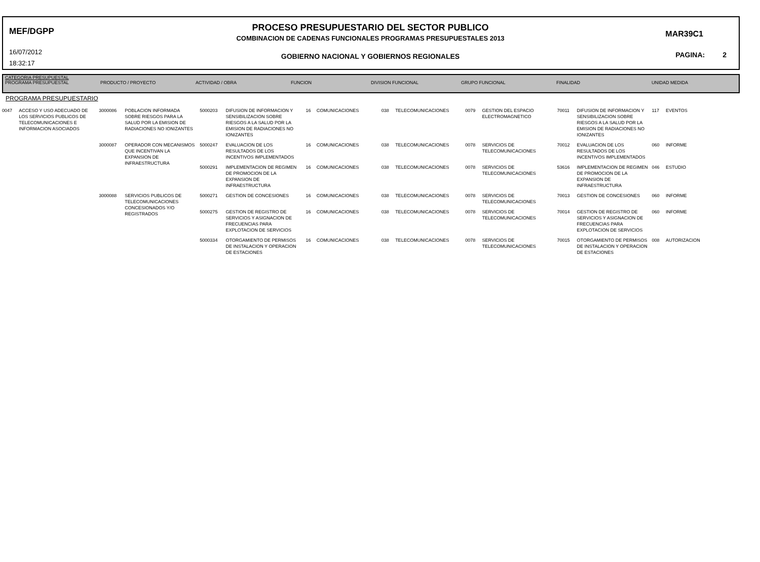MEF/DGPP
16/07/2012
18:32:17
PROCESO PRESUPUESTARIO DEL SECTOR PUBLICO
COMBINACION DE CADENAS FUNCIONALES PROGRAMAS PRESUPUESTALES 2013
GOBIERNO NACIONAL Y GOBIERNOS REGIONALES
MAR39C1
PAGINA: 2
| CATEGORIA PRESUPUESTAL | | | | | | | |
| --- | --- | --- | --- | --- | --- | --- | --- |
| PROGRAMA PRESUPUESTAL | PRODUCTO / PROYECTO | ACTIVIDAD / OBRA | FUNCION | DIVISION FUNCIONAL | GRUPO FUNCIONAL | FINALIDAD | UNIDAD MEDIDA |
PROGRAMA PRESUPUESTARIO
| 0047 | ACCESO Y USO ADECUADO DE LOS SERVICIOS PUBLICOS DE TELECOMUNICACIONES E INFORMACION ASOCIADOS | 3000086 | POBLACION INFORMADA SOBRE RIESGOS PARA LA SALUD POR LA EMISION DE RADIACIONES NO IONIZANTES | 5000203 | DIFUSION DE INFORMACION Y SENSIBILIZACION SOBRE RIESGOS A LA SALUD POR LA EMISION DE RADIACIONES NO IONIZANTES | 16 | COMUNICACIONES | 038 | TELECOMUNICACIONES | 0079 | GESTION DEL ESPACIO ELECTROMAGNETICO | 70011 | DIFUSION DE INFORMACION Y SENSIBILIZACION SOBRE RIESGOS A LA SALUD POR LA EMISION DE RADIACIONES NO IONIZANTES | 117 | EVENTOS |
| | | 3000087 | OPERADOR CON MECANISMOS QUE INCENTIVAN LA EXPANSION DE INFRAESTRUCTURA | 5000247 | EVALUACION DE LOS RESULTADOS DE LOS INCENTIVOS IMPLEMENTADOS | 16 | COMUNICACIONES | 038 | TELECOMUNICACIONES | 0078 | SERVICIOS DE TELECOMUNICACIONES | 70012 | EVALUACION DE LOS RESULTADOS DE LOS INCENTIVOS IMPLEMENTADOS | 060 | INFORME |
| | | | | 5000291 | IMPLEMENTACION DE REGIMEN DE PROMOCION DE LA EXPANSION DE INFRAESTRUCTURA | 16 | COMUNICACIONES | 038 | TELECOMUNICACIONES | 0078 | SERVICIOS DE TELECOMUNICACIONES | 53616 | IMPLEMENTACION DE REGIMEN DE PROMOCION DE LA EXPANSION DE INFRAESTRUCTURA | 046 | ESTUDIO |
| | | 3000088 | SERVICIOS PUBLICOS DE TELECOMUNICACIONES CONCESIONADOS Y/O REGISTRADOS | 5000271 | GESTION DE CONCESIONES | 16 | COMUNICACIONES | 038 | TELECOMUNICACIONES | 0078 | SERVICIOS DE TELECOMUNICACIONES | 70013 | GESTION DE CONCESIONES | 060 | INFORME |
| | | | | 5000275 | GESTION DE REGISTRO DE SERVICIOS Y ASIGNACION DE FRECUENCIAS PARA EXPLOTACION DE SERVICIOS | 16 | COMUNICACIONES | 038 | TELECOMUNICACIONES | 0078 | SERVICIOS DE TELECOMUNICACIONES | 70014 | GESTION DE REGISTRO DE SERVICIOS Y ASIGNACION DE FRECUENCIAS PARA EXPLOTACION DE SERVICIOS | 060 | INFORME |
| | | | | 5000334 | OTORGAMIENTO DE PERMISOS DE INSTALACION Y OPERACION DE ESTACIONES | 16 | COMUNICACIONES | 038 | TELECOMUNICACIONES | 0078 | SERVICIOS DE TELECOMUNICACIONES | 70015 | OTORGAMIENTO DE PERMISOS DE INSTALACION Y OPERACION DE ESTACIONES | 008 | AUTORIZACION |